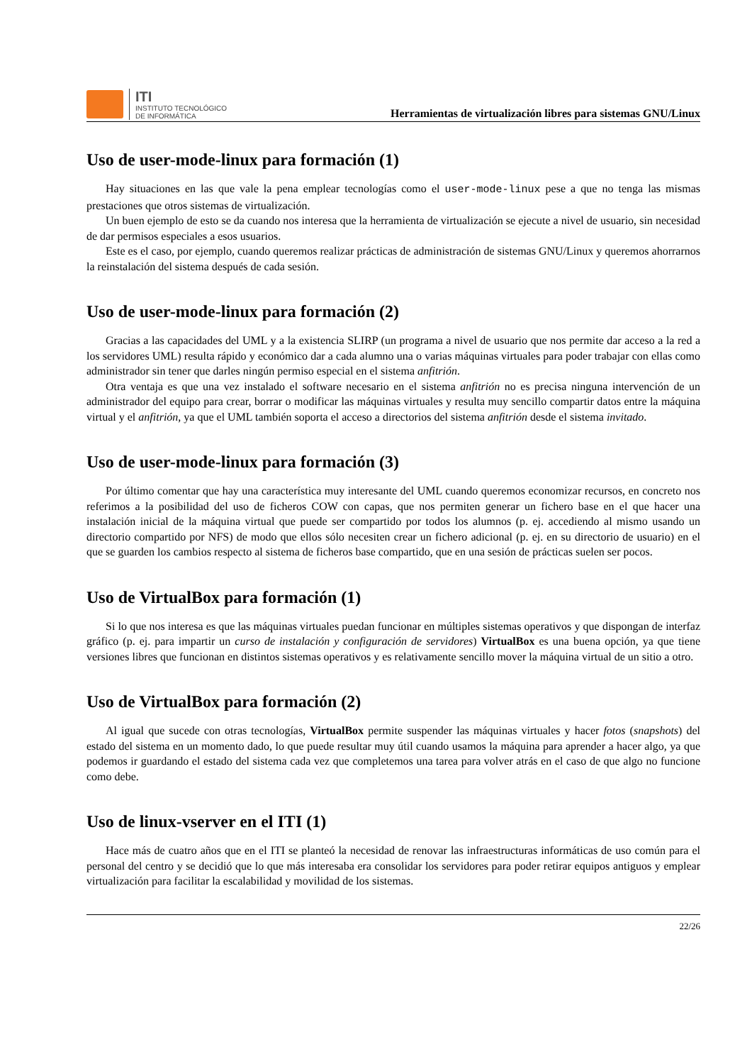ITI
INSTITUTO TECNOLÓGICO
DE INFORMÁTICA
Herramientas de virtualización libres para sistemas GNU/Linux
Uso de user-mode-linux para formación (1)
Hay situaciones en las que vale la pena emplear tecnologías como el user-mode-linux pese a que no tenga las mismas prestaciones que otros sistemas de virtualización.
Un buen ejemplo de esto se da cuando nos interesa que la herramienta de virtualización se ejecute a nivel de usuario, sin necesidad de dar permisos especiales a esos usuarios.
Este es el caso, por ejemplo, cuando queremos realizar prácticas de administración de sistemas GNU/Linux y queremos ahorrarnos la reinstalación del sistema después de cada sesión.
Uso de user-mode-linux para formación (2)
Gracias a las capacidades del UML y a la existencia SLIRP (un programa a nivel de usuario que nos permite dar acceso a la red a los servidores UML) resulta rápido y económico dar a cada alumno una o varias máquinas virtuales para poder trabajar con ellas como administrador sin tener que darles ningún permiso especial en el sistema anfitrión.
Otra ventaja es que una vez instalado el software necesario en el sistema anfitrión no es precisa ninguna intervención de un administrador del equipo para crear, borrar o modificar las máquinas virtuales y resulta muy sencillo compartir datos entre la máquina virtual y el anfitrión, ya que el UML también soporta el acceso a directorios del sistema anfitrión desde el sistema invitado.
Uso de user-mode-linux para formación (3)
Por último comentar que hay una característica muy interesante del UML cuando queremos economizar recursos, en concreto nos referimos a la posibilidad del uso de ficheros COW con capas, que nos permiten generar un fichero base en el que hacer una instalación inicial de la máquina virtual que puede ser compartido por todos los alumnos (p. ej. accediendo al mismo usando un directorio compartido por NFS) de modo que ellos sólo necesiten crear un fichero adicional (p. ej. en su directorio de usuario) en el que se guarden los cambios respecto al sistema de ficheros base compartido, que en una sesión de prácticas suelen ser pocos.
Uso de VirtualBox para formación (1)
Si lo que nos interesa es que las máquinas virtuales puedan funcionar en múltiples sistemas operativos y que dispongan de interfaz gráfico (p. ej. para impartir un curso de instalación y configuración de servidores) VirtualBox es una buena opción, ya que tiene versiones libres que funcionan en distintos sistemas operativos y es relativamente sencillo mover la máquina virtual de un sitio a otro.
Uso de VirtualBox para formación (2)
Al igual que sucede con otras tecnologías, VirtualBox permite suspender las máquinas virtuales y hacer fotos (snapshots) del estado del sistema en un momento dado, lo que puede resultar muy útil cuando usamos la máquina para aprender a hacer algo, ya que podemos ir guardando el estado del sistema cada vez que completemos una tarea para volver atrás en el caso de que algo no funcione como debe.
Uso de linux-vserver en el ITI (1)
Hace más de cuatro años que en el ITI se planteó la necesidad de renovar las infraestructuras informáticas de uso común para el personal del centro y se decidió que lo que más interesaba era consolidar los servidores para poder retirar equipos antiguos y emplear virtualización para facilitar la escalabilidad y movilidad de los sistemas.
22/26